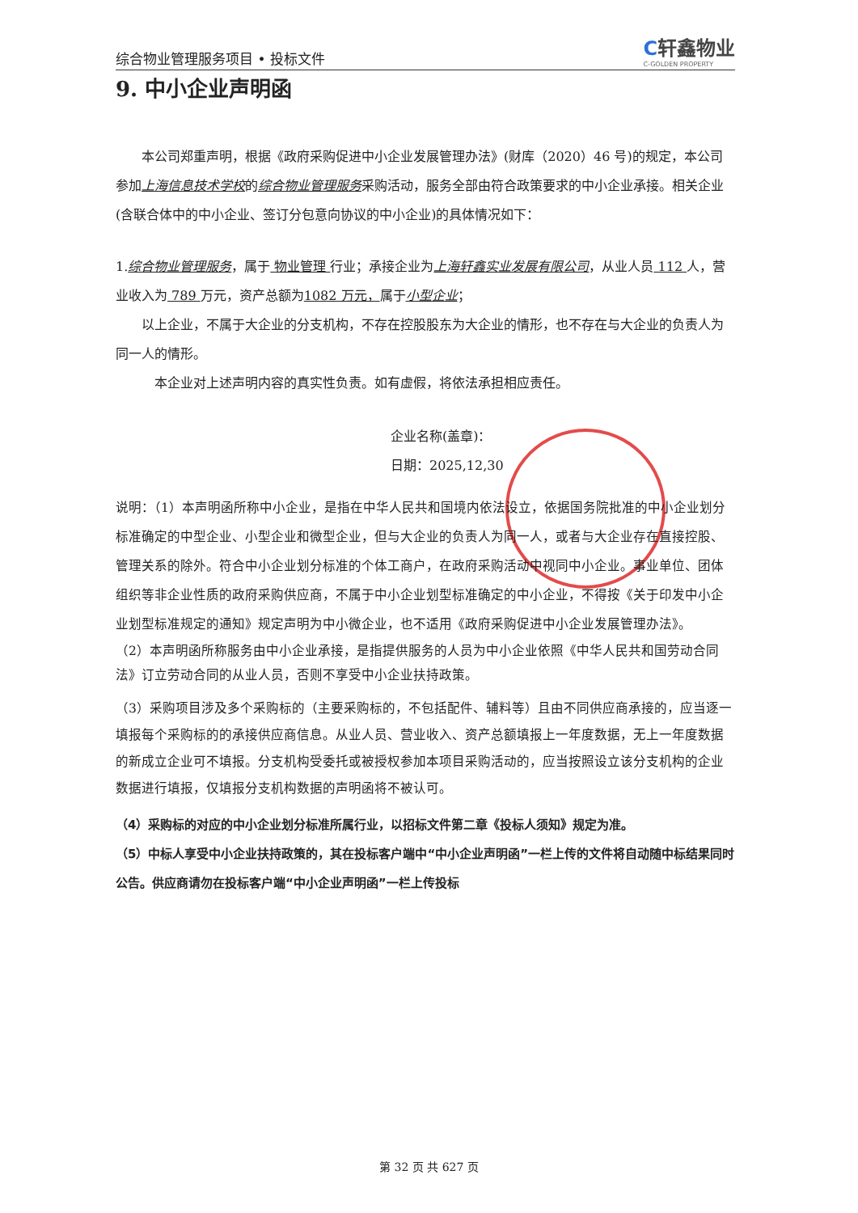综合物业管理服务项目 • 投标文件
C轩鑫物业
C-GOLDEN PROPERTY
9. 中小企业声明函
  本公司郑重声明，根据《政府采购促进中小企业发展管理办法》(财库（2020）46 号)的规定，本公司参加上海信息技术学校的综合物业管理服务采购活动，服务全部由符合政策要求的中小企业承接。相关企业(含联合体中的中小企业、签订分包意向协议的中小企业)的具体情况如下：
1.综合物业管理服务，属于 物业管理 行业；承接企业为上海轩鑫实业发展有限公司，从业人员 112 人，营业收入为 789 万元，资产总额为1082 万元，属于小型企业；
  以上企业，不属于大企业的分支机构，不存在控股股东为大企业的情形，也不存在与大企业的负责人为同一人的情形。
   本企业对上述声明内容的真实性负责。如有虚假，将依法承担相应责任。
企业名称(盖章)：
日期：2025,12,30
说明：（1）本声明函所称中小企业，是指在中华人民共和国境内依法设立，依据国务院批准的中小企业划分标准确定的中型企业、小型企业和微型企业，但与大企业的负责人为同一人，或者与大企业存在直接控股、管理关系的除外。符合中小企业划分标准的个体工商户，在政府采购活动中视同中小企业。事业单位、团体组织等非企业性质的政府采购供应商，不属于中小企业划型标准确定的中小企业，不得按《关于印发中小企业划型标准规定的通知》规定声明为中小微企业，也不适用《政府采购促进中小企业发展管理办法》。
（2）本声明函所称服务由中小企业承接，是指提供服务的人员为中小企业依照《中华人民共和国劳动合同法》订立劳动合同的从业人员，否则不享受中小企业扶持政策。
（3）采购项目涉及多个采购标的（主要采购标的，不包括配件、辅料等）且由不同供应商承接的，应当逐一填报每个采购标的的承接供应商信息。从业人员、营业收入、资产总额填报上一年度数据，无上一年度数据的新成立企业可不填报。分支机构受委托或被授权参加本项目采购活动的，应当按照设立该分支机构的企业数据进行填报，仅填报分支机构数据的声明函将不被认可。
（4）采购标的对应的中小企业划分标准所属行业，以招标文件第二章《投标人须知》规定为准。
（5）中标人享受中小企业扶持政策的，其在投标客户端中“中小企业声明函”一栏上传的文件将自动随中标结果同时公告。供应商请勿在投标客户端“中小企业声明函”一栏上传投标
第 32 页 共 627 页